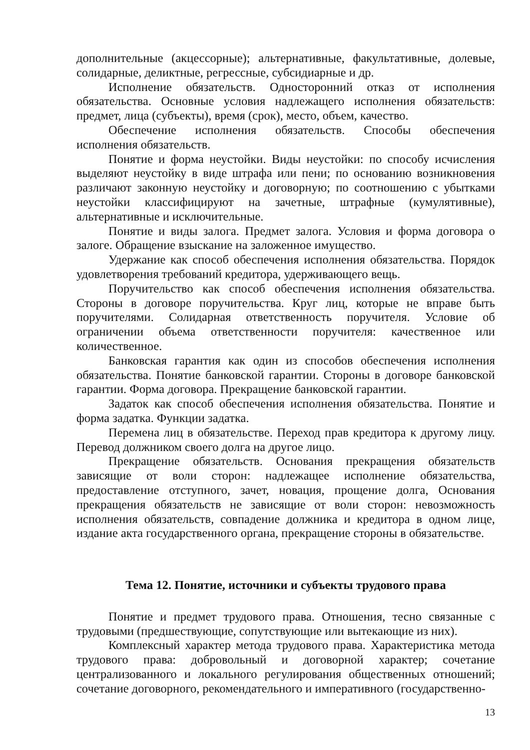дополнительные (акцессорные); альтернативные, факультативные, долевые, солидарные, деликтные, регрессные, субсидиарные и др.
Исполнение обязательств. Односторонний отказ от исполнения обязательства. Основные условия надлежащего исполнения обязательств: предмет, лица (субъекты), время (срок), место, объем, качество.
Обеспечение исполнения обязательств. Способы обеспечения исполнения обязательств.
Понятие и форма неустойки. Виды неустойки: по способу исчисления выделяют неустойку в виде штрафа или пени; по основанию возникновения различают законную неустойку и договорную; по соотношению с убытками неустойки классифицируют на зачетные, штрафные (кумулятивные), альтернативные и исключительные.
Понятие и виды залога. Предмет залога. Условия и форма договора о залоге. Обращение взыскание на заложенное имущество.
Удержание как способ обеспечения исполнения обязательства. Порядок удовлетворения требований кредитора, удерживающего вещь.
Поручительство как способ обеспечения исполнения обязательства. Стороны в договоре поручительства. Круг лиц, которые не вправе быть поручителями. Солидарная ответственность поручителя. Условие об ограничении объема ответственности поручителя: качественное или количественное.
Банковская гарантия как один из способов обеспечения исполнения обязательства. Понятие банковской гарантии. Стороны в договоре банковской гарантии. Форма договора. Прекращение банковской гарантии.
Задаток как способ обеспечения исполнения обязательства. Понятие и форма задатка. Функции задатка.
Перемена лиц в обязательстве. Переход прав кредитора к другому лицу. Перевод должником своего долга на другое лицо.
Прекращение обязательств. Основания прекращения обязательств зависящие от воли сторон: надлежащее исполнение обязательства, предоставление отступного, зачет, новация, прощение долга, Основания прекращения обязательств не зависящие от воли сторон: невозможность исполнения обязательств, совпадение должника и кредитора в одном лице, издание акта государственного органа, прекращение стороны в обязательстве.
Тема 12. Понятие, источники и субъекты трудового права
Понятие и предмет трудового права. Отношения, тесно связанные с трудовыми (предшествующие, сопутствующие или вытекающие из них).
Комплексный характер метода трудового права. Характеристика метода трудового права: добровольный и договорной характер; сочетание централизованного и локального регулирования общественных отношений; сочетание договорного, рекомендательного и императивного (государственно-
13